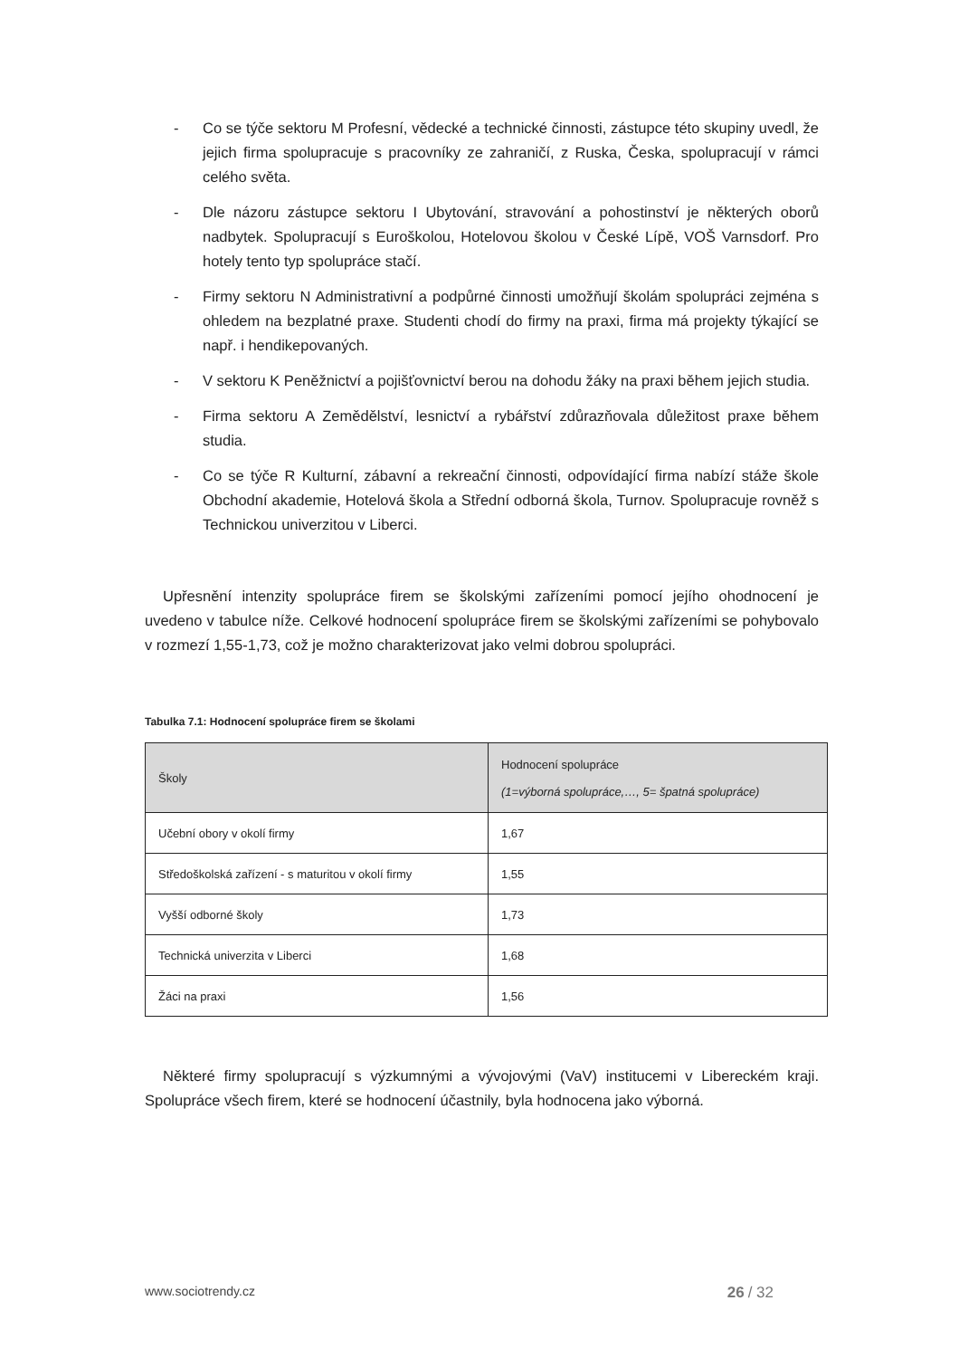- Co se týče sektoru M Profesní, vědecké a technické činnosti, zástupce této skupiny uvedl, že jejich firma spolupracuje s pracovníky ze zahraničí, z Ruska, Česka, spolupracují v rámci celého světa.
- Dle názoru zástupce sektoru I Ubytování, stravování a pohostinství je některých oborů nadbytek. Spolupracují s Euroškolou, Hotelovou školou v České Lípě, VOŠ Varnsdorf. Pro hotely tento typ spolupráce stačí.
- Firmy sektoru N Administrativní a podpůrné činnosti umožňují školám spolupráci zejména s ohledem na bezplatné praxe. Studenti chodí do firmy na praxi, firma má projekty týkající se např. i hendikepovaných.
- V sektoru K Peněžnictví a pojišťovnictví berou na dohodu žáky na praxi během jejich studia.
- Firma sektoru A Zemědělství, lesnictví a rybářství zdůrazňovala důležitost praxe během studia.
- Co se týče R Kulturní, zábavní a rekreační činnosti, odpovídající firma nabízí stáže škole Obchodní akademie, Hotelová škola a Střední odborná škola, Turnov. Spolupracuje rovněž s Technickou univerzitou v Liberci.
Upřesnění intenzity spolupráce firem se školskými zařízeními pomocí jejího ohodnocení je uvedeno v tabulce níže. Celkové hodnocení spolupráce firem se školskými zařízeními se pohybovalo v rozmezí 1,55-1,73, což je možno charakterizovat jako velmi dobrou spolupráci.
Tabulka 7.1: Hodnocení spolupráce firem se školami
| Školy | Hodnocení spolupráce (1=výborná spolupráce,…, 5= špatná spolupráce) |
| --- | --- |
| Učební obory v okolí firmy | 1,67 |
| Středoškolská zařízení - s maturitou v okolí firmy | 1,55 |
| Vyšší odborné školy | 1,73 |
| Technická univerzita v Liberci | 1,68 |
| Žáci na praxi | 1,56 |
Některé firmy spolupracují s výzkumnými a vývojovými (VaV) institucemi v Libereckém kraji. Spolupráce všech firem, které se hodnocení účastnily, byla hodnocena jako výborná.
www.sociotrendy.cz 26 / 32